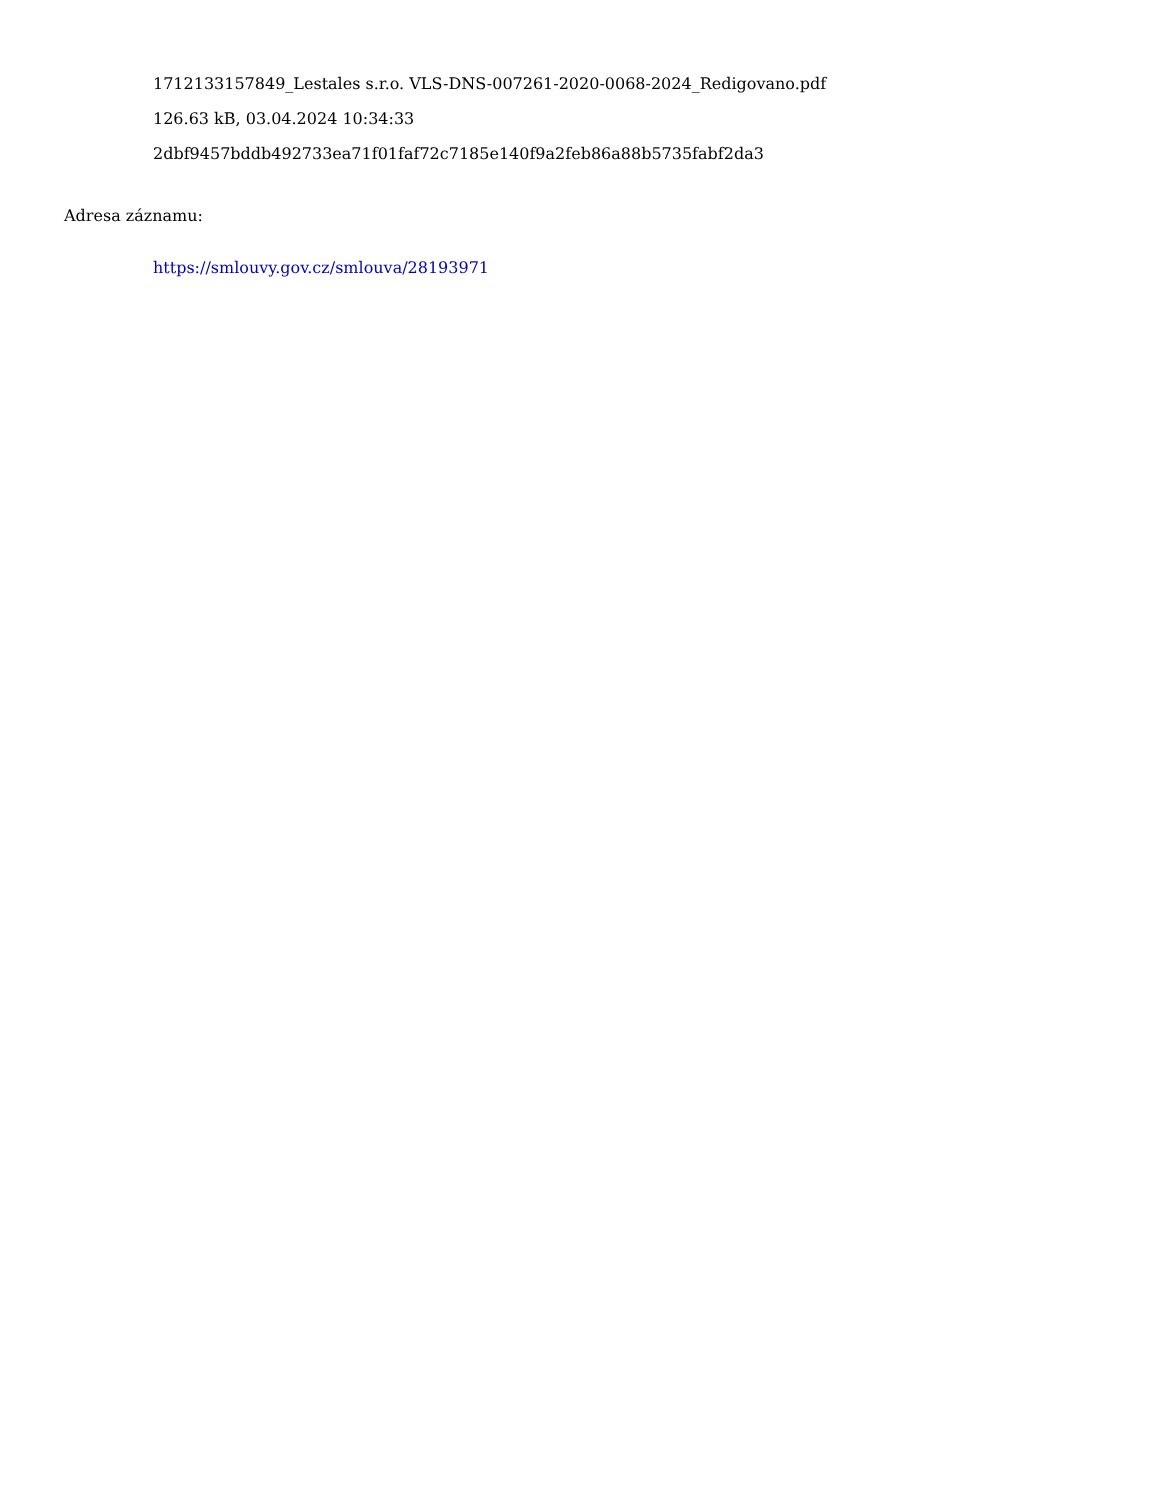1712133157849_Lestales s.r.o. VLS-DNS-007261-2020-0068-2024_Redigovano.pdf
126.63 kB, 03.04.2024 10:34:33
2dbf9457bddb492733ea71f01faf72c7185e140f9a2feb86a88b5735fabf2da3
Adresa záznamu:
https://smlouvy.gov.cz/smlouva/28193971